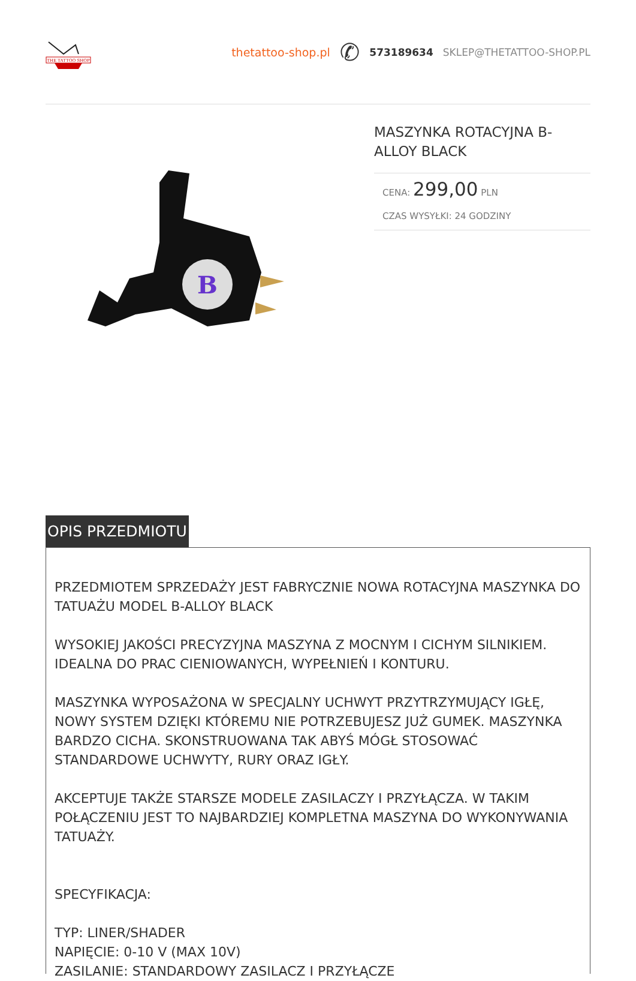THE TATTOO SHOP
thetattoo-shop.pl ✆ 573189634 SKLEP@THETATTOO-SHOP.PL
B
MASZYNKA ROTACYJNA B-ALLOY BLACK
CENA: 299,00 PLN
CZAS WYSYŁKI: 24 GODZINY
OPIS PRZEDMIOTU
PRZEDMIOTEM SPRZEDAŻY JEST FABRYCZNIE NOWA ROTACYJNA MASZYNKA DO TATUAŻU MODEL B-ALLOY BLACK
WYSOKIEJ JAKOŚCI PRECYZYJNA MASZYNA Z MOCNYM I CICHYM SILNIKIEM. IDEALNA DO PRAC CIENIOWANYCH, WYPEŁNIEŃ I KONTURU.
MASZYNKA WYPOSAŻONA W SPECJALNY UCHWYT PRZYTRZYMUJĄCY IGŁĘ, NOWY SYSTEM DZIĘKI KTÓREMU NIE POTRZEBUJESZ JUŻ GUMEK. MASZYNKA BARDZO CICHA. SKONSTRUOWANA TAK ABYŚ MÓGŁ STOSOWAĆ STANDARDOWE UCHWYTY, RURY ORAZ IGŁY.
AKCEPTUJE TAKŻE STARSZE MODELE ZASILACZY I PRZYŁĄCZA. W TAKIM POŁĄCZENIU JEST TO NAJBARDZIEJ KOMPLETNA MASZYNA DO WYKONYWANIA TATUAŻY.
SPECYFIKACJA:
TYP: LINER/SHADER
NAPIĘCIE: 0-10 V (MAX 10V)
ZASILANIE: STANDARDOWY ZASILACZ I PRZYŁĄCZE